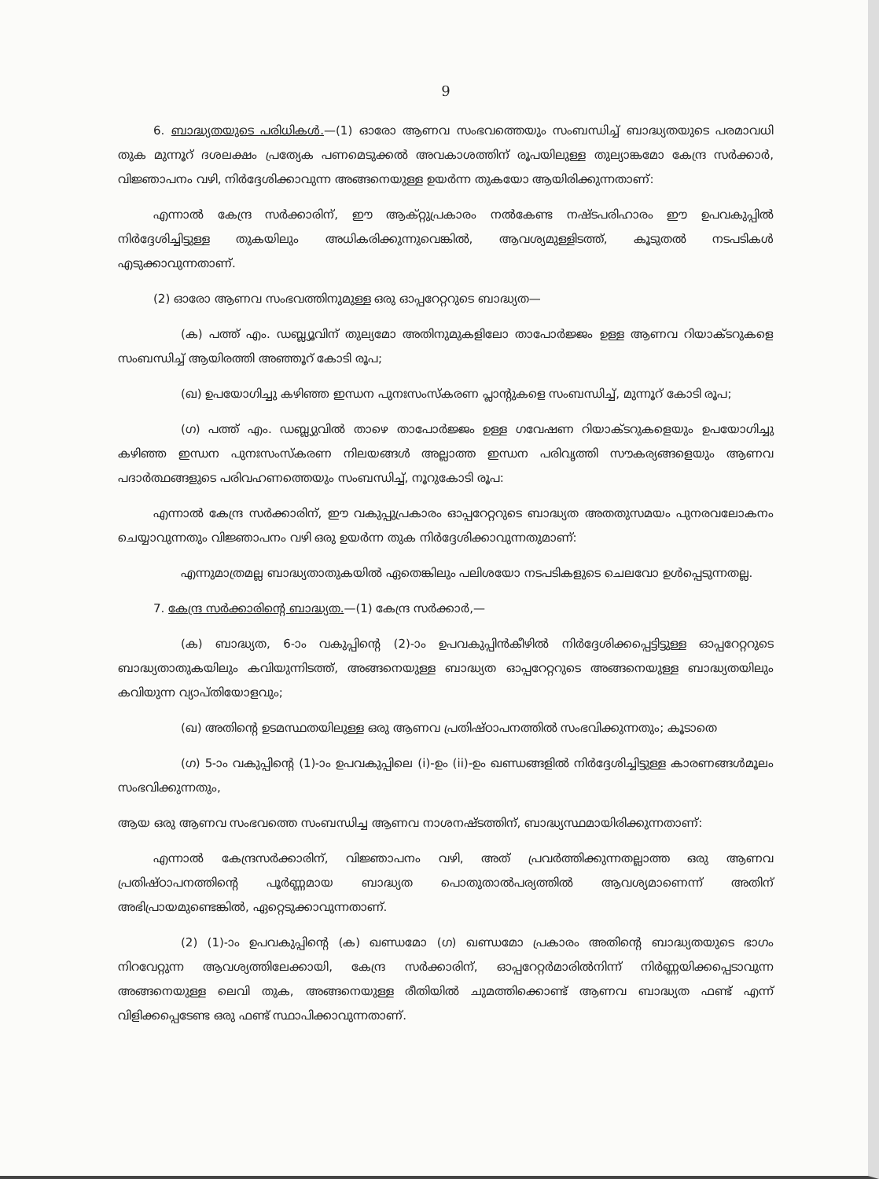9
6. ബാദ്ധ്യതയുടെ പരിധികൾ.—(1) ഓരോ ആണവ സംഭവത്തെയും സംബന്ധിച്ച് ബാദ്ധ്യതയുടെ പരമാവധി തുക മുന്നൂറ് ദശലക്ഷം പ്രത്യേക പണമെടുക്കൽ അവകാശത്തിന് രൂപയിലുള്ള തുല്യാങ്കമോ കേന്ദ്ര സർക്കാർ, വിജ്ഞാപനം വഴി, നിർദ്ദേശിക്കാവുന്ന അങ്ങനെയുള്ള ഉയർന്ന തുകയോ ആയിരിക്കുന്നതാണ്:
എന്നാൽ കേന്ദ്ര സർക്കാരിന്, ഈ ആക്റ്റുപ്രകാരം നൽകേണ്ട നഷ്ടപരിഹാരം ഈ ഉപവകുപ്പിൽ നിർദ്ദേശിച്ചിട്ടുള്ള തുകയിലും അധികരിക്കുന്നുവെങ്കിൽ, ആവശ്യമുള്ളിടത്ത്, കൂടുതൽ നടപടികൾ എടുക്കാവുന്നതാണ്.
(2) ഓരോ ആണവ സംഭവത്തിനുമുള്ള ഒരു ഓപ്പറേറ്ററുടെ ബാദ്ധ്യത—
(ക) പത്ത് എം. ഡബ്ല്യൂവിന് തുല്യമോ അതിനുമുകളിലോ താപോർജ്ജം ഉള്ള ആണവ റിയാക്ടറുകളെ സംബന്ധിച്ച് ആയിരത്തി അഞ്ഞൂറ് കോടി രൂപ;
(ഖ) ഉപയോഗിച്ചു കഴിഞ്ഞ ഇന്ധന പുനഃസംസ്കരണ പ്ലാന്റുകളെ സംബന്ധിച്ച്, മുന്നൂറ് കോടി രൂപ;
(ഗ) പത്ത് എം. ഡബ്ല്യുവിൽ താഴെ താപോർജ്ജം ഉള്ള ഗവേഷണ റിയാക്ടറുകളെയും ഉപയോഗിച്ചു കഴിഞ്ഞ ഇന്ധന പുനഃസംസ്കരണ നിലയങ്ങൾ അല്ലാത്ത ഇന്ധന പരിവൃത്തി സൗകര്യങ്ങളെയും ആണവ പദാർത്ഥങ്ങളുടെ പരിവഹണത്തെയും സംബന്ധിച്ച്, നൂറുകോടി രൂപ:
എന്നാൽ കേന്ദ്ര സർക്കാരിന്, ഈ വകുപ്പുപ്രകാരം ഓപ്പറേറ്ററുടെ ബാദ്ധ്യത അതതുസമയം പുനരവലോകനം ചെയ്യാവുന്നതും വിജ്ഞാപനം വഴി ഒരു ഉയർന്ന തുക നിർദ്ദേശിക്കാവുന്നതുമാണ്:
എന്നുമാത്രമല്ല ബാദ്ധ്യതാതുകയിൽ ഏതെങ്കിലും പലിശയോ നടപടികളുടെ ചെലവോ ഉൾപ്പെടുന്നതല്ല.
7. കേന്ദ്ര സർക്കാരിന്റെ ബാദ്ധ്യത.—(1) കേന്ദ്ര സർക്കാർ,—
(ക) ബാദ്ധ്യത, 6-ാം വകുപ്പിന്റെ (2)-ാം ഉപവകുപ്പിൻകീഴിൽ നിർദ്ദേശിക്കപ്പെട്ടിട്ടുള്ള ഓപ്പറേറ്ററുടെ ബാദ്ധ്യതാതുകയിലും കവിയുന്നിടത്ത്, അങ്ങനെയുള്ള ബാദ്ധ്യത ഓപ്പറേറ്ററുടെ അങ്ങനെയുള്ള ബാദ്ധ്യതയിലും കവിയുന്ന വ്യാപ്തിയോളവും;
(ഖ) അതിന്റെ ഉടമസ്ഥതയിലുള്ള ഒരു ആണവ പ്രതിഷ്ഠാപനത്തിൽ സംഭവിക്കുന്നതും; കൂടാതെ
(ഗ) 5-ാം വകുപ്പിന്റെ (1)-ാം ഉപവകുപ്പിലെ (i)-ഉം (ii)-ഉം ഖണ്ഡങ്ങളിൽ നിർദ്ദേശിച്ചിട്ടുള്ള കാരണങ്ങൾമൂലം സംഭവിക്കുന്നതും,
ആയ ഒരു ആണവ സംഭവത്തെ സംബന്ധിച്ച ആണവ നാശനഷ്ടത്തിന്, ബാദ്ധ്യസ്ഥമായിരിക്കുന്നതാണ്:
എന്നാൽ കേന്ദ്രസർക്കാരിന്, വിജ്ഞാപനം വഴി, അത് പ്രവർത്തിക്കുന്നതല്ലാത്ത ഒരു ആണവ പ്രതിഷ്ഠാപനത്തിന്റെ പൂർണ്ണമായ ബാദ്ധ്യത പൊതുതാൽപര്യത്തിൽ ആവശ്യമാണെന്ന് അതിന് അഭിപ്രായമുണ്ടെങ്കിൽ, ഏറ്റെടുക്കാവുന്നതാണ്.
(2) (1)-ാം ഉപവകുപ്പിന്റെ (ക) ഖണ്ഡമോ (ഗ) ഖണ്ഡമോ പ്രകാരം അതിന്റെ ബാദ്ധ്യതയുടെ ഭാഗം നിറവേറ്റുന്ന ആവശ്യത്തിലേക്കായി, കേന്ദ്ര സർക്കാരിന്, ഓപ്പറേറ്റർമാരിൽനിന്ന് നിർണ്ണയിക്കപ്പെടാവുന്ന അങ്ങനെയുള്ള ലെവി തുക, അങ്ങനെയുള്ള രീതിയിൽ ചുമത്തിക്കൊണ്ട് ആണവ ബാദ്ധ്യത ഫണ്ട് എന്ന് വിളിക്കപ്പെടേണ്ട ഒരു ഫണ്ട് സ്ഥാപിക്കാവുന്നതാണ്.